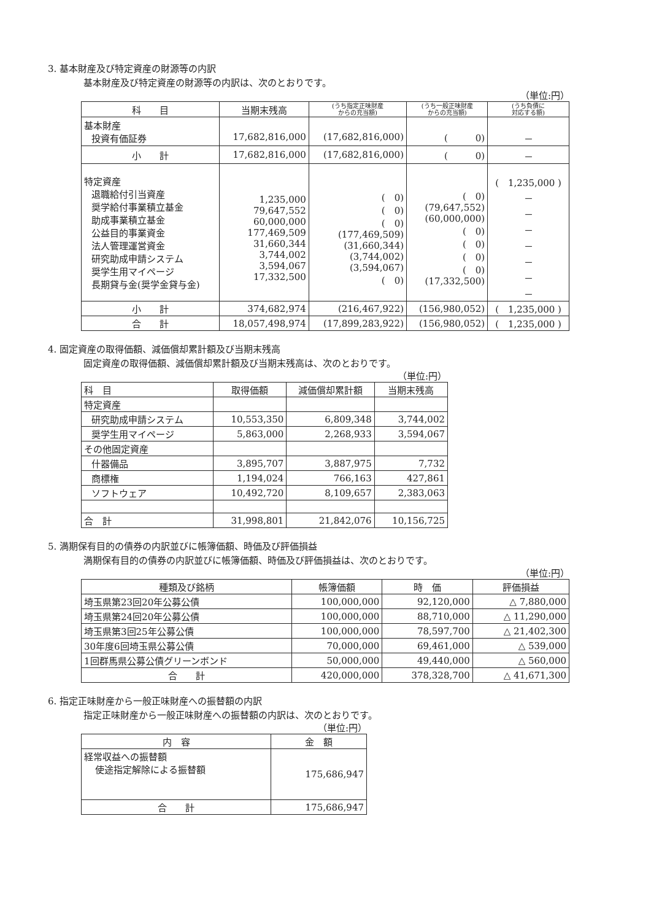3. 基本財産及び特定資産の財源等の内訳
基本財産及び特定資産の財源等の内訳は、次のとおりです。
（単位:円）
| 科 目 | 当期末残高 | (うち指定正味財産 からの充当額) | (うち一般正味財産 からの充当額) | (うち負債に 対応する額) |
| --- | --- | --- | --- | --- |
| 基本財産 投資有価証券 | 17,682,816,000 | (17,682,816,000) | ( 0) | － |
| 小 計 | 17,682,816,000 | (17,682,816,000) | ( 0) | － |
| 特定資産 退職給付引当資産 奨学給付事業積立基金 助成事業積立基金 公益目的事業資金 法人管理運営資金 研究助成申請システム 奨学生用マイページ 長期貸与金(奨学金貸与金) | 1,235,000 79,647,552 60,000,000 177,469,509 31,660,344 3,744,002 3,594,067 17,332,500 | ( 0) ( 0) ( 0) (177,469,509) (31,660,344) (3,744,002) (3,594,067) ( 0) | ( 0) (79,647,552) (60,000,000) ( 0) ( 0) ( 0) ( 0) (17,332,500) | ( 1,235,000 ) － － － － － － － |
| 小 計 | 374,682,974 | (216,467,922) | (156,980,052) | ( 1,235,000 ) |
| 合 計 | 18,057,498,974 | (17,899,283,922) | (156,980,052) | ( 1,235,000 ) |
4. 固定資産の取得価額、減価償却累計額及び当期末残高
固定資産の取得価額、減価償却累計額及び当期末残高は、次のとおりです。
（単位:円）
| 科 目 | 取得価額 | 減価償却累計額 | 当期末残高 |
| --- | --- | --- | --- |
| 特定資産 | | | |
| 研究助成申請システム | 10,553,350 | 6,809,348 | 3,744,002 |
| 奨学生用マイページ | 5,863,000 | 2,268,933 | 3,594,067 |
| その他固定資産 | | | |
| 什器備品 | 3,895,707 | 3,887,975 | 7,732 |
| 商標権 | 1,194,024 | 766,163 | 427,861 |
| ソフトウェア | 10,492,720 | 8,109,657 | 2,383,063 |
| 合 計 | 31,998,801 | 21,842,076 | 10,156,725 |
5. 満期保有目的の債券の内訳並びに帳簿価額、時価及び評価損益
満期保有目的の債券の内訳並びに帳簿価額、時価及び評価損益は、次のとおりです。
（単位:円）
| 種類及び銘柄 | 帳簿価額 | 時 価 | 評価損益 |
| --- | --- | --- | --- |
| 埼玉県第23回20年公募公債 | 100,000,000 | 92,120,000 | △ 7,880,000 |
| 埼玉県第24回20年公募公債 | 100,000,000 | 88,710,000 | △ 11,290,000 |
| 埼玉県第3回25年公募公債 | 100,000,000 | 78,597,700 | △ 21,402,300 |
| 30年度6回埼玉県公募公債 | 70,000,000 | 69,461,000 | △ 539,000 |
| 1回群馬県公募公債グリーンボンド | 50,000,000 | 49,440,000 | △ 560,000 |
| 合 計 | 420,000,000 | 378,328,700 | △ 41,671,300 |
6. 指定正味財産から一般正味財産への振替額の内訳
指定正味財産から一般正味財産への振替額の内訳は、次のとおりです。
（単位:円）
| 内 容 | 金 額 |
| --- | --- |
| 経常収益への振替額 使途指定解除による振替額 | 175,686,947 |
| 合 計 | 175,686,947 |